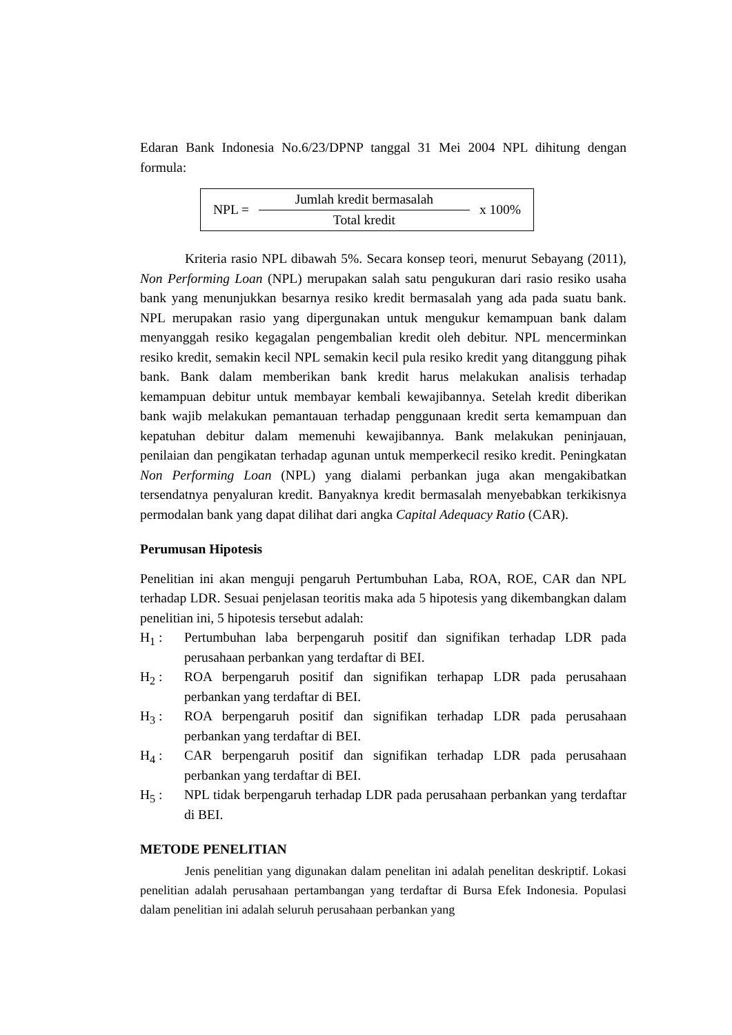Edaran Bank Indonesia No.6/23/DPNP tanggal 31 Mei 2004 NPL dihitung dengan formula:
NPL =
Jumlah kredit bermasalah
Total kredit
x 100%
Kriteria rasio NPL dibawah 5%. Secara konsep teori, menurut Sebayang (2011), Non Performing Loan (NPL) merupakan salah satu pengukuran dari rasio resiko usaha bank yang menunjukkan besarnya resiko kredit bermasalah yang ada pada suatu bank. NPL merupakan rasio yang dipergunakan untuk mengukur kemampuan bank dalam menyanggah resiko kegagalan pengembalian kredit oleh debitur. NPL mencerminkan resiko kredit, semakin kecil NPL semakin kecil pula resiko kredit yang ditanggung pihak bank. Bank dalam memberikan bank kredit harus melakukan analisis terhadap kemampuan debitur untuk membayar kembali kewajibannya. Setelah kredit diberikan bank wajib melakukan pemantauan terhadap penggunaan kredit serta kemampuan dan kepatuhan debitur dalam memenuhi kewajibannya. Bank melakukan peninjauan, penilaian dan pengikatan terhadap agunan untuk memperkecil resiko kredit. Peningkatan Non Performing Loan (NPL) yang dialami perbankan juga akan mengakibatkan tersendatnya penyaluran kredit. Banyaknya kredit bermasalah menyebabkan terkikisnya permodalan bank yang dapat dilihat dari angka Capital Adequacy Ratio (CAR).
Perumusan Hipotesis
Penelitian ini akan menguji pengaruh Pertumbuhan Laba, ROA, ROE, CAR dan NPL terhadap LDR. Sesuai penjelasan teoritis maka ada 5 hipotesis yang dikembangkan dalam penelitian ini, 5 hipotesis tersebut adalah:
H<sub>1</sub> : Pertumbuhan laba berpengaruh positif dan signifikan terhadap LDR pada perusahaan perbankan yang terdaftar di BEI.
H<sub>2</sub> : ROA berpengaruh positif dan signifikan terhapap LDR pada perusahaan perbankan yang terdaftar di BEI.
H<sub>3</sub> : ROA berpengaruh positif dan signifikan terhadap LDR pada perusahaan perbankan yang terdaftar di BEI.
H<sub>4</sub> : CAR berpengaruh positif dan signifikan terhadap LDR pada perusahaan perbankan yang terdaftar di BEI.
H<sub>5</sub> : NPL tidak berpengaruh terhadap LDR pada perusahaan perbankan yang terdaftar di BEI.
METODE PENELITIAN
Jenis penelitian yang digunakan dalam penelitan ini adalah penelitan deskriptif. Lokasi penelitian adalah perusahaan pertambangan yang terdaftar di Bursa Efek Indonesia. Populasi dalam penelitian ini adalah seluruh perusahaan perbankan yang